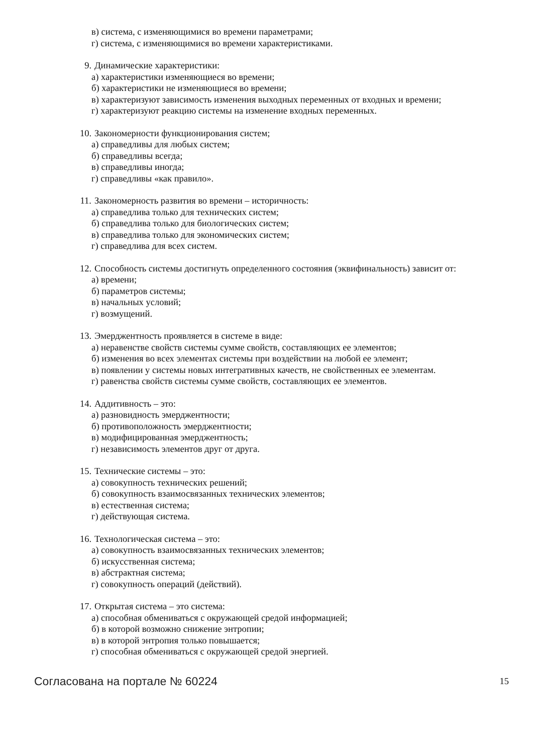в) система, с изменяющимися во времени параметрами;
г) система, с изменяющимися во времени характеристиками.
9. Динамические характеристики:
а) характеристики изменяющиеся во времени;
б) характеристики не изменяющиеся во времени;
в) характеризуют зависимость изменения выходных переменных от входных и времени;
г) характеризуют реакцию системы на изменение входных переменных.
10. Закономерности функционирования систем;
а) справедливы для любых систем;
б) справедливы всегда;
в) справедливы иногда;
г) справедливы «как правило».
11. Закономерность развития во времени – историчность:
а) справедлива только для технических систем;
б) справедлива только для биологических систем;
в) справедлива только для экономических систем;
г) справедлива для всех систем.
12. Способность системы достигнуть определенного состояния (эквифинальность) зависит от:
а) времени;
б) параметров системы;
в) начальных условий;
г) возмущений.
13. Эмерджентность проявляется в системе в виде:
а) неравенстве свойств системы сумме свойств, составляющих ее элементов;
б) изменения во всех элементах системы при воздействии на любой ее элемент;
в) появлении у системы новых интегративных качеств, не свойственных ее элементам.
г) равенства свойств системы сумме свойств, составляющих ее элементов.
14. Аддитивность – это:
а) разновидность эмерджентности;
б) противоположность эмерджентности;
в) модифицированная эмерджентность;
г) независимость элементов друг от друга.
15. Технические системы – это:
а) совокупность технических решений;
б) совокупность взаимосвязанных технических элементов;
в) естественная система;
г) действующая система.
16. Технологическая система – это:
а) совокупность взаимосвязанных технических элементов;
б) искусственная система;
в) абстрактная система;
г) совокупность операций (действий).
17. Открытая система – это система:
а) способная обмениваться с окружающей средой информацией;
б) в которой возможно снижение энтропии;
в) в которой энтропия только повышается;
г) способная обмениваться с окружающей средой энергией.
Согласована на портале № 60224 15